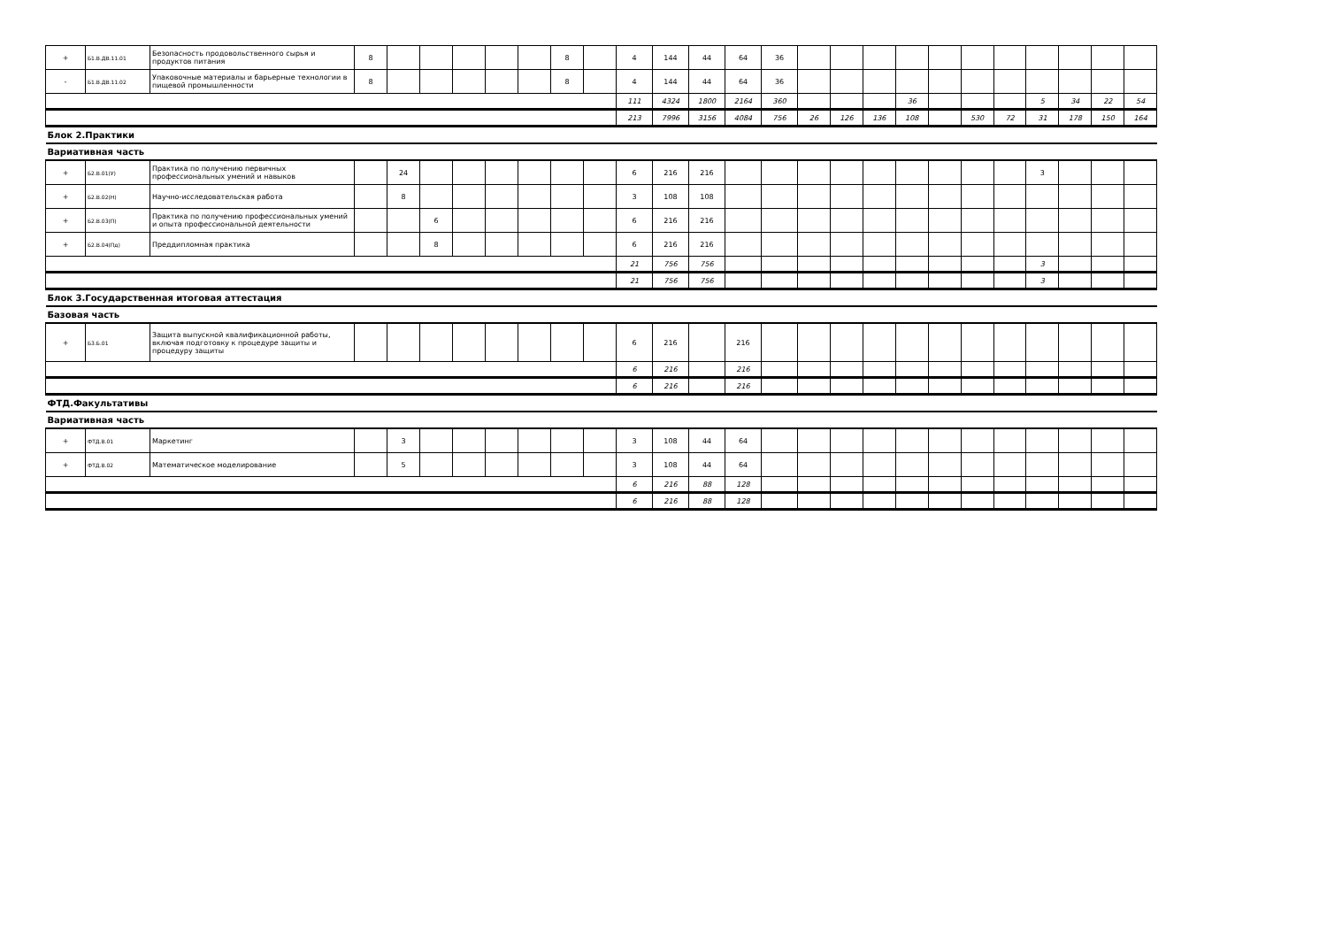| + | Б1.В.ДВ.11.01 | Безопасность продовольственного сырья и продуктов питания | 8 | | | | | | 8 | | 4 | 144 | 44 | 64 | 36 | | | | | | | | | | | |
| - | Б1.В.ДВ.11.02 | Упаковочные материалы и барьерные технологии в пищевой промышленности | 8 | | | | | | 8 | | 4 | 144 | 44 | 64 | 36 | | | | | | | | | | | |
| | | | | | | | | | | | 111 | 4324 | 1800 | 2164 | 360 | | | | 36 | | | | 5 | 34 | 22 | 54 |
| | | | | | | | | | | | 213 | 7996 | 3156 | 4084 | 756 | 26 | 126 | 136 | 108 | | 530 | 72 | 31 | 178 | 150 | 164 |
| Блок 2.Практики | | | | | | | | | | | | | | | | | | | | | | | | | | |
| Вариативная часть | | | | | | | | | | | | | | | | | | | | | | | | | | |
| + | Б2.В.01(У) | Практика по получению первичных профессиональных умений и навыков | | 24 | | | | | | | 6 | 216 | 216 | | | | | | | | | | 3 | | | |
| + | Б2.В.02(Н) | Научно-исследовательская работа | | 8 | | | | | | | 3 | 108 | 108 | | | | | | | | | | | | | |
| + | Б2.В.03(П) | Практика по получению профессиональных умений и опыта профессиональной деятельности | | | 6 | | | | | | 6 | 216 | 216 | | | | | | | | | | | | | |
| + | Б2.В.04(Пд) | Преддипломная практика | | | 8 | | | | | | 6 | 216 | 216 | | | | | | | | | | | | | |
| | | | | | | | | | | | 21 | 756 | 756 | | | | | | | | | | 3 | | | |
| | | | | | | | | | | | 21 | 756 | 756 | | | | | | | | | | 3 | | | |
| Блок 3.Государственная итоговая аттестация | | | | | | | | | | | | | | | | | | | | | | | | | | |
| Базовая часть | | | | | | | | | | | | | | | | | | | | | | | | | | |
| + | Б3.Б.01 | Защита выпускной квалификационной работы, включая подготовку к процедуре защиты и процедуру защиты | | | | | | | | | 6 | 216 | | 216 | | | | | | | | | | | | |
| | | | | | | | | | | | 6 | 216 | | 216 | | | | | | | | | | | | |
| | | | | | | | | | | | 6 | 216 | | 216 | | | | | | | | | | | | |
| ФТД.Факультативы | | | | | | | | | | | | | | | | | | | | | | | | | | |
| Вариативная часть | | | | | | | | | | | | | | | | | | | | | | | | | | |
| + | ФТД.В.01 | Маркетинг | | 3 | | | | | | | 3 | 108 | 44 | 64 | | | | | | | | | | | | |
| + | ФТД.В.02 | Математическое моделирование | | 5 | | | | | | | 3 | 108 | 44 | 64 | | | | | | | | | | | | |
| | | | | | | | | | | | 6 | 216 | 88 | 128 | | | | | | | | | | | | |
| | | | | | | | | | | | 6 | 216 | 88 | 128 | | | | | | | | | | | | |